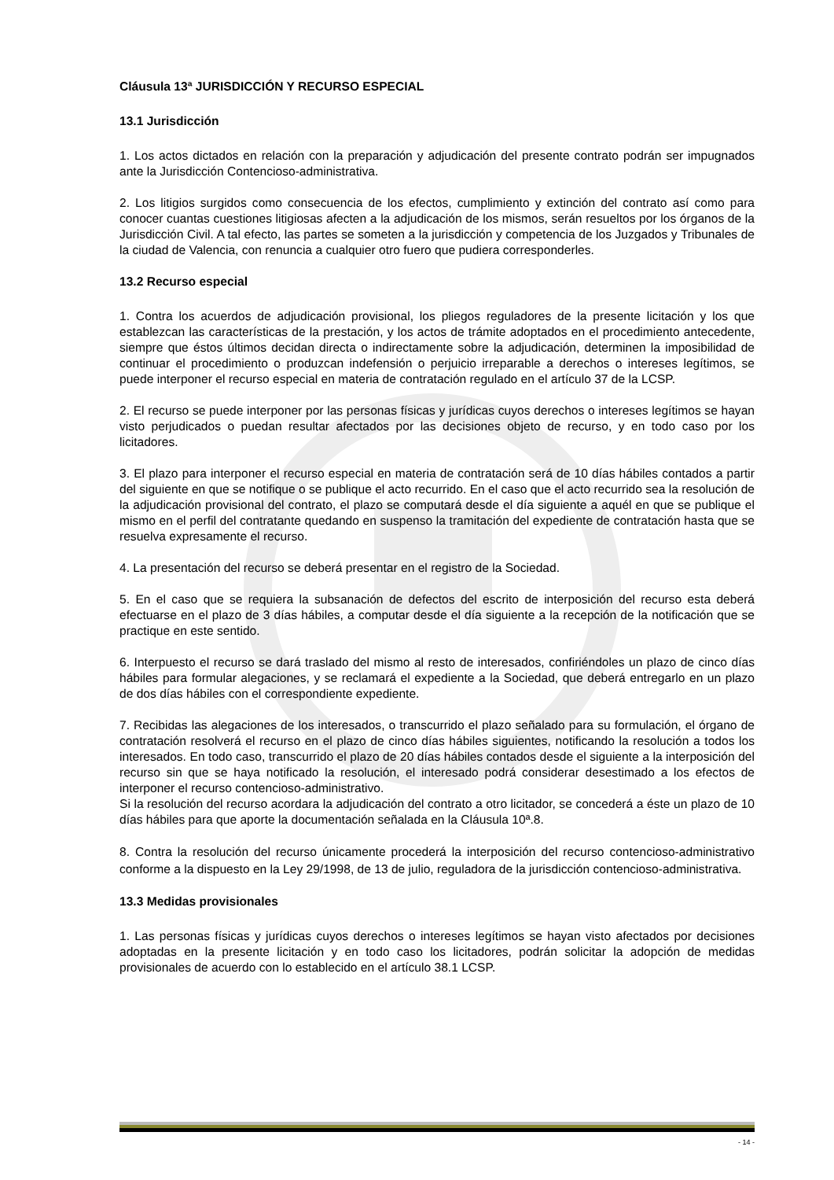Cláusula 13ª JURISDICCIÓN Y RECURSO ESPECIAL
13.1 Jurisdicción
1. Los actos dictados en relación con la preparación y adjudicación del presente contrato podrán ser impugnados ante la Jurisdicción Contencioso-administrativa.
2. Los litigios surgidos como consecuencia de los efectos, cumplimiento y extinción del contrato así como para conocer cuantas cuestiones litigiosas afecten a la adjudicación de los mismos, serán resueltos por los órganos de la Jurisdicción Civil. A tal efecto, las partes se someten a la jurisdicción y competencia de los Juzgados y Tribunales de la ciudad de Valencia, con renuncia a cualquier otro fuero que pudiera corresponderles.
13.2 Recurso especial
1. Contra los acuerdos de adjudicación provisional, los pliegos reguladores de la presente licitación y los que establezcan las características de la prestación, y los actos de trámite adoptados en el procedimiento antecedente, siempre que éstos últimos decidan directa o indirectamente sobre la adjudicación, determinen la imposibilidad de continuar el procedimiento o produzcan indefensión o perjuicio irreparable a derechos o intereses legítimos, se puede interponer el recurso especial en materia de contratación regulado en el artículo 37 de la LCSP.
2. El recurso se puede interponer por las personas físicas y jurídicas cuyos derechos o intereses legítimos se hayan visto perjudicados o puedan resultar afectados por las decisiones objeto de recurso, y en todo caso por los licitadores.
3. El plazo para interponer el recurso especial en materia de contratación será de 10 días hábiles contados a partir del siguiente en que se notifique o se publique el acto recurrido. En el caso que el acto recurrido sea la resolución de la adjudicación provisional del contrato, el plazo se computará desde el día siguiente a aquél en que se publique el mismo en el perfil del contratante quedando en suspenso la tramitación del expediente de contratación hasta que se resuelva expresamente el recurso.
4. La presentación del recurso se deberá presentar en el registro de la Sociedad.
5. En el caso que se requiera la subsanación de defectos del escrito de interposición del recurso esta deberá efectuarse en el plazo de 3 días hábiles, a computar desde el día siguiente a la recepción de la notificación que se practique en este sentido.
6. Interpuesto el recurso se dará traslado del mismo al resto de interesados, confiriéndoles un plazo de cinco días hábiles para formular alegaciones, y se reclamará el expediente a la Sociedad, que deberá entregarlo en un plazo de dos días hábiles con el correspondiente expediente.
7. Recibidas las alegaciones de los interesados, o transcurrido el plazo señalado para su formulación, el órgano de contratación resolverá el recurso en el plazo de cinco días hábiles siguientes, notificando la resolución a todos los interesados. En todo caso, transcurrido el plazo de 20 días hábiles contados desde el siguiente a la interposición del recurso sin que se haya notificado la resolución, el interesado podrá considerar desestimado a los efectos de interponer el recurso contencioso-administrativo.
Si la resolución del recurso acordara la adjudicación del contrato a otro licitador, se concederá a éste un plazo de 10 días hábiles para que aporte la documentación señalada en la Cláusula 10ª.8.
8. Contra la resolución del recurso únicamente procederá la interposición del recurso contencioso-administrativo conforme a la dispuesto en la Ley 29/1998, de 13 de julio, reguladora de la jurisdicción contencioso-administrativa.
13.3 Medidas provisionales
1. Las personas físicas y jurídicas cuyos derechos o intereses legítimos se hayan visto afectados por decisiones adoptadas en la presente licitación y en todo caso los licitadores, podrán solicitar la adopción de medidas provisionales de acuerdo con lo establecido en el artículo 38.1 LCSP.
- 14 -